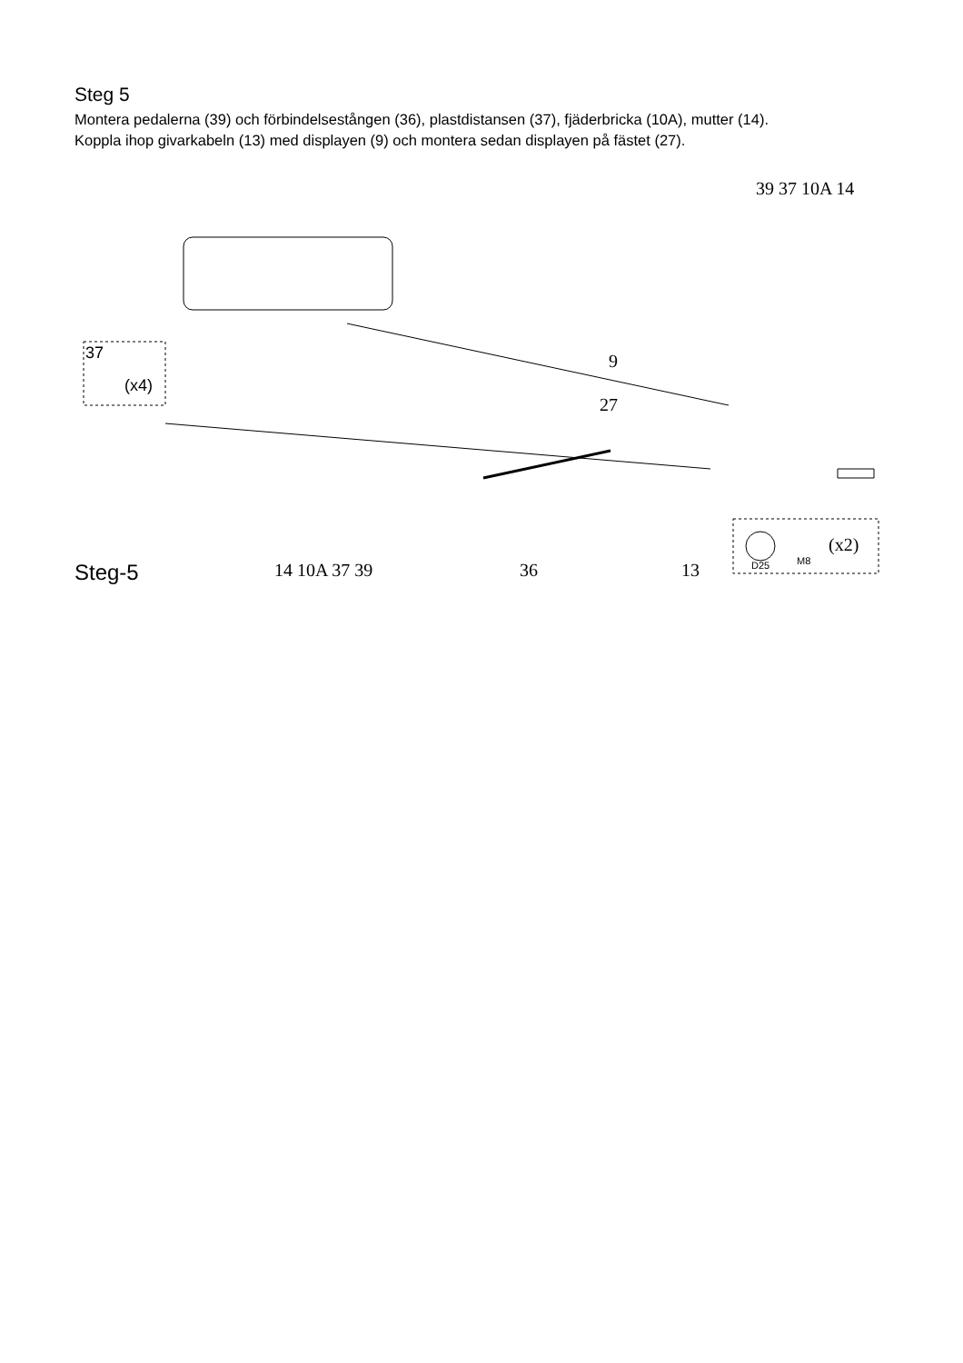Steg 5
Montera pedalerna (39) och förbindelsestången (36), plastdistansen (37), fjäderbricka (10A), mutter (14).
Koppla ihop givarkabeln (13) med displayen (9) och montera sedan displayen på fästet (27).
39 37 10A 14
9
27
37
(x4)
D25 M8
(x2)
14 10A 37 39 36 13
Steg-5